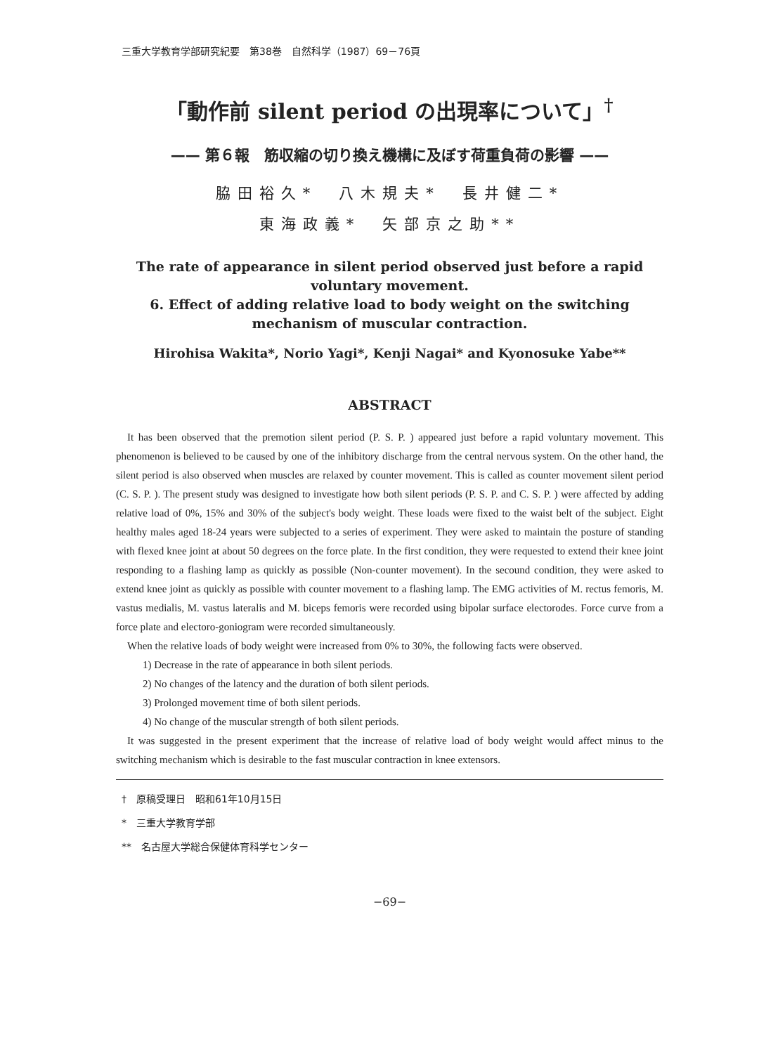三重大学教育学部研究紀要　第38巻　自然科学（1987）69－76頁
「動作前 silent period の出現率について」<sup>†</sup>
—— 第６報　筋収縮の切り換え機構に及ぼす荷重負荷の影響 ——
脇田裕久*　八木規夫*　長井健二*
東海政義*　矢部京之助**
The rate of appearance in silent period observed just before a rapid voluntary movement.
6. Effect of adding relative load to body weight on the switching mechanism of muscular contraction.
Hirohisa Wakita*, Norio Yagi*, Kenji Nagai* and Kyonosuke Yabe**
ABSTRACT
It has been observed that the premotion silent period (P. S. P. ) appeared just before a rapid voluntary movement. This phenomenon is believed to be caused by one of the inhibitory discharge from the central nervous system. On the other hand, the silent period is also observed when muscles are relaxed by counter movement. This is called as counter movement silent period (C. S. P. ). The present study was designed to investigate how both silent periods (P. S. P. and C. S. P. ) were affected by adding relative load of 0%, 15% and 30% of the subject's body weight. These loads were fixed to the waist belt of the subject. Eight healthy males aged 18-24 years were subjected to a series of experiment. They were asked to maintain the posture of standing with flexed knee joint at about 50 degrees on the force plate. In the first condition, they were requested to extend their knee joint responding to a flashing lamp as quickly as possible (Non-counter movement). In the secound condition, they were asked to extend knee joint as quickly as possible with counter movement to a flashing lamp. The EMG activities of M. rectus femoris, M. vastus medialis, M. vastus lateralis and M. biceps femoris were recorded using bipolar surface electorodes. Force curve from a force plate and electoro-goniogram were recorded simultaneously.
When the relative loads of body weight were increased from 0% to 30%, the following facts were observed.
1) Decrease in the rate of appearance in both silent periods.
2) No changes of the latency and the duration of both silent periods.
3) Prolonged movement time of both silent periods.
4) No change of the muscular strength of both silent periods.
It was suggested in the present experiment that the increase of relative load of body weight would affect minus to the switching mechanism which is desirable to the fast muscular contraction in knee extensors.
†　原稿受理日　昭和61年10月15日
*　三重大学教育学部
**　名古屋大学総合保健体育科学センター
−69−